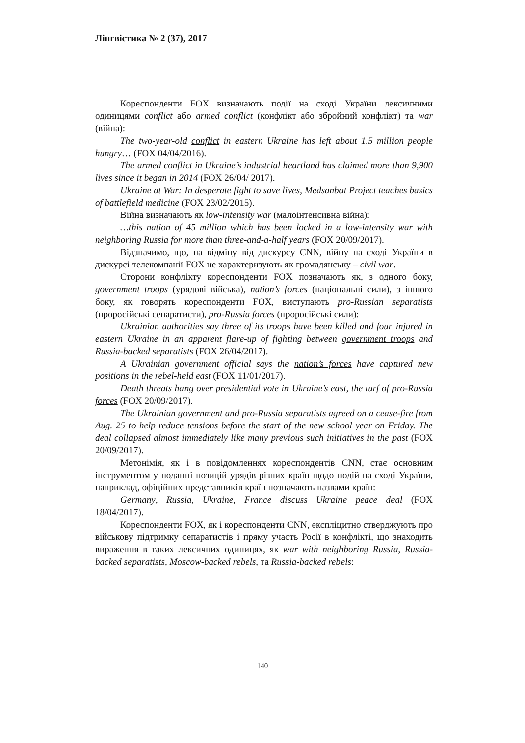Лінгвістика № 2 (37), 2017
Кореспонденти FOX визначають події на сході України лексичними одиницями conflict або armed conflict (конфлікт або збройний конфлікт) та war (війна):
The two-year-old conflict in eastern Ukraine has left about 1.5 million people hungry… (FOX 04/04/2016).
The armed conflict in Ukraine’s industrial heartland has claimed more than 9,900 lives since it began in 2014 (FOX 26/04/ 2017).
Ukraine at War: In desperate fight to save lives, Medsanbat Project teaches basics of battlefield medicine (FOX 23/02/2015).
Війна визначають як low-intensity war (малоінтенсивна війна):
…this nation of 45 million which has been locked in a low-intensity war with neighboring Russia for more than three-and-a-half years (FOX 20/09/2017).
Відзначимо, що, на відміну від дискурсу CNN, війну на сході України в дискурсі телекомпанії FOX не характеризують як громадянську – civil war.
Сторони конфлікту кореспонденти FOX позначають як, з одного боку, government troops (урядові війська), nation’s forces (національні сили), з іншого боку, як говорять кореспонденти FOX, виступають pro-Russian separatists (проросійські сепаратисти), pro-Russia forces (проросійські сили):
Ukrainian authorities say three of its troops have been killed and four injured in eastern Ukraine in an apparent flare-up of fighting between government troops and Russia-backed separatists (FOX 26/04/2017).
A Ukrainian government official says the nation’s forces have captured new positions in the rebel-held east (FOX 11/01/2017).
Death threats hang over presidential vote in Ukraine’s east, the turf of pro-Russia forces (FOX 20/09/2017).
The Ukrainian government and pro-Russia separatists agreed on a cease-fire from Aug. 25 to help reduce tensions before the start of the new school year on Friday. The deal collapsed almost immediately like many previous such initiatives in the past (FOX 20/09/2017).
Метонімія, як і в повідомленнях кореспондентів CNN, стає основним інструментом у поданні позицій урядів різних країн щодо подій на сході України, наприклад, офіційних представників країн позначають назвами країн:
Germany, Russia, Ukraine, France discuss Ukraine peace deal (FOX 18/04/2017).
Кореспонденти FOX, як і кореспонденти CNN, експліцитно стверджують про військову підтримку сепаратистів і пряму участь Росії в конфлікті, що знаходить вираження в таких лексичних одиницях, як war with neighboring Russia, Russia-backed separatists, Moscow-backed rebels, та Russia-backed rebels:
140